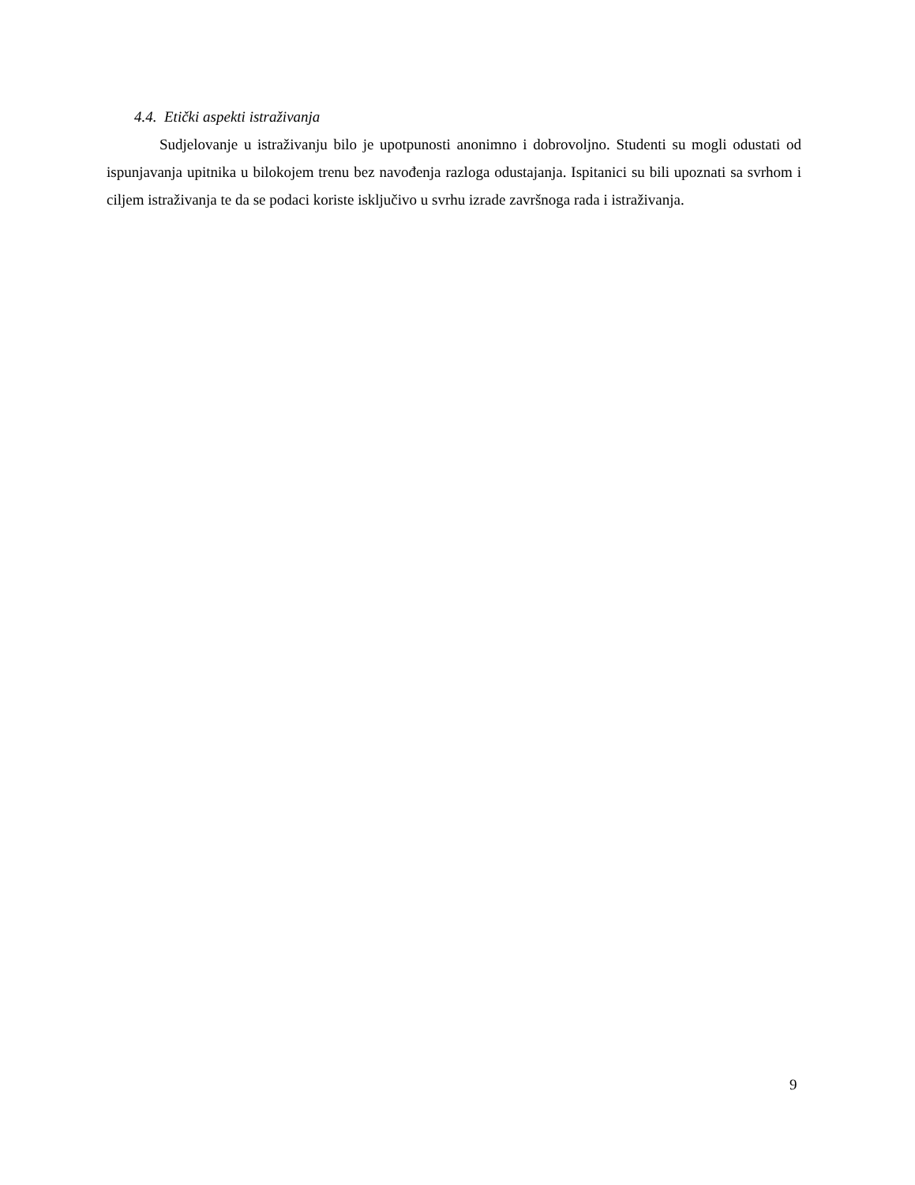4.4. Etički aspekti istraživanja
Sudjelovanje u istraživanju bilo je upotpunosti anonimno i dobrovoljno. Studenti su mogli odustati od ispunjavanja upitnika u bilokojem trenu bez navođenja razloga odustajanja. Ispitanici su bili upoznati sa svrhom i ciljem istraživanja te da se podaci koriste isključivo u svrhu izrade završnoga rada i istraživanja.
9